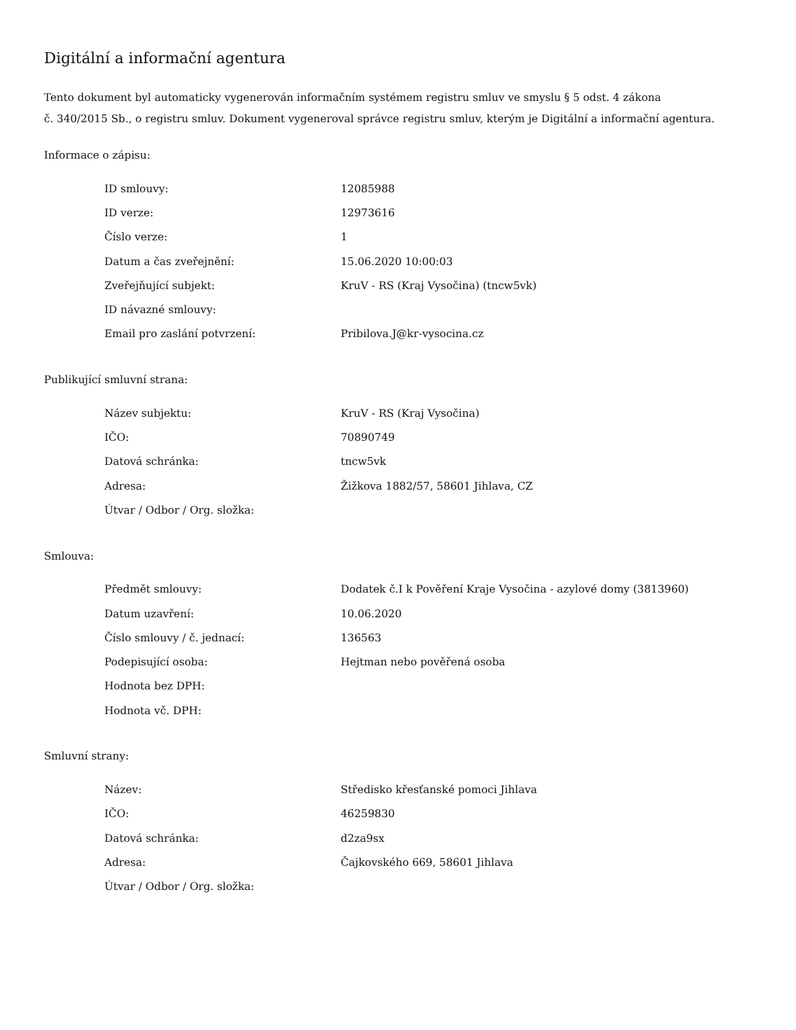Digitální a informační agentura
Tento dokument byl automaticky vygenerován informačním systémem registru smluv ve smyslu § 5 odst. 4 zákona
č. 340/2015 Sb., o registru smluv. Dokument vygeneroval správce registru smluv, kterým je Digitální a informační agentura.
Informace o zápisu:
| ID smlouvy: | 12085988 |
| ID verze: | 12973616 |
| Číslo verze: | 1 |
| Datum a čas zveřejnění: | 15.06.2020 10:00:03 |
| Zveřejňující subjekt: | KruV - RS (Kraj Vysočina) (tncw5vk) |
| ID návazné smlouvy: | |
| Email pro zaslání potvrzení: | Pribilova.J@kr-vysocina.cz |
Publikující smluvní strana:
| Název subjektu: | KruV - RS (Kraj Vysočina) |
| IČO: | 70890749 |
| Datová schránka: | tncw5vk |
| Adresa: | Žižkova 1882/57, 58601 Jihlava, CZ |
| Útvar / Odbor / Org. složka: | |
Smlouva:
| Předmět smlouvy: | Dodatek č.I k Pověření Kraje Vysočina - azylové domy (3813960) |
| Datum uzavření: | 10.06.2020 |
| Číslo smlouvy / č. jednací: | 136563 |
| Podepisující osoba: | Hejtman nebo pověřená osoba |
| Hodnota bez DPH: | |
| Hodnota vč. DPH: | |
Smluvní strany:
| Název: | Středisko křesťanské pomoci Jihlava |
| IČO: | 46259830 |
| Datová schránka: | d2za9sx |
| Adresa: | Čajkovského 669, 58601 Jihlava |
| Útvar / Odbor / Org. složka: | |